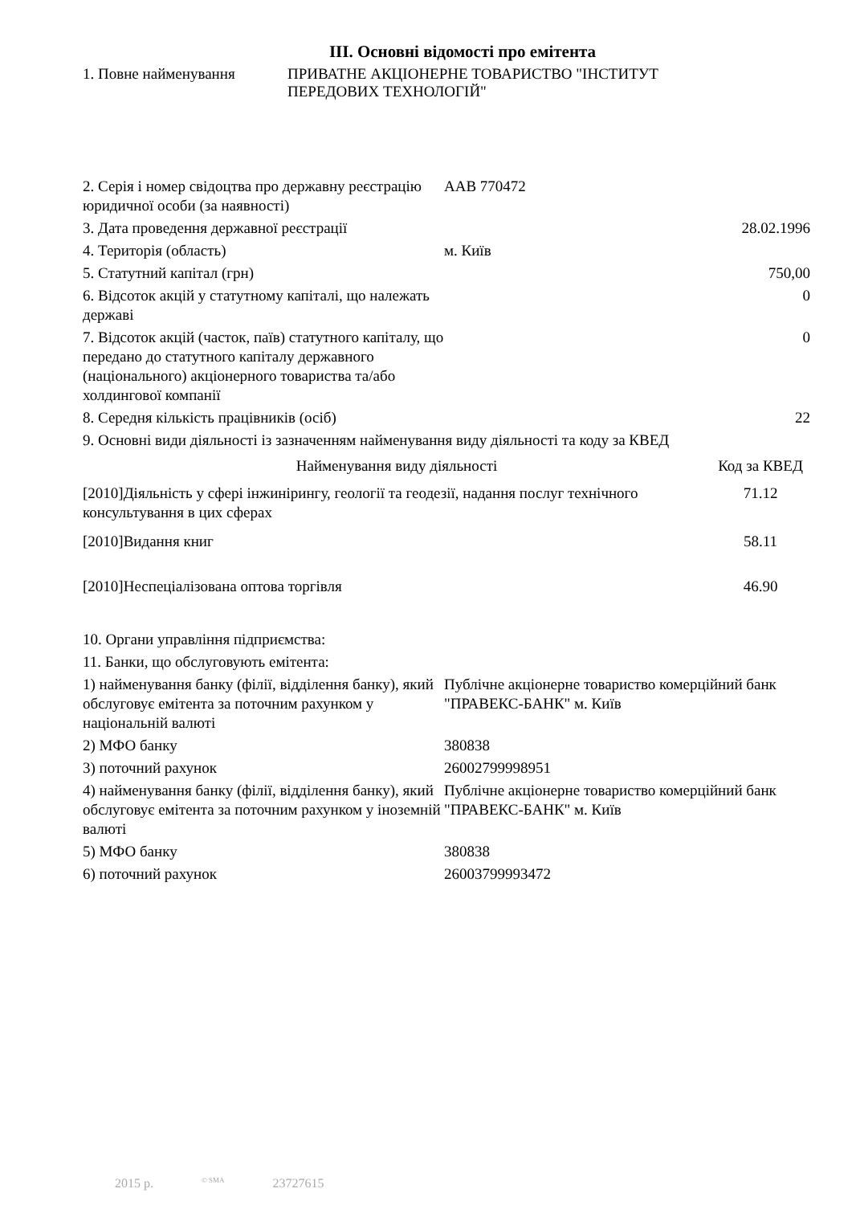III. Основні відомості про емітента
1. Повне найменування ПРИВАТНЕ АКЦІОНЕРНЕ ТОВАРИСТВО "ІНСТИТУТ
ПЕРЕДОВИХ ТЕХНОЛОГІЙ"
| 2. Серія і номер свідоцтва про державну реєстрацію юридичної особи (за наявності) | ААВ 770472 | |
| 3. Дата проведення державної реєстрації | | 28.02.1996 |
| 4. Територія (область) | м. Київ | |
| 5. Статутний капітал (грн) | | 750,00 |
| 6. Відсоток акцій у статутному капіталі, що належать державі | | 0 |
| 7. Відсоток акцій (часток, паїв) статутного капіталу, що передано до статутного капіталу державного (національного) акціонерного товариства та/або холдингової компанії | | 0 |
| 8. Середня кількість працівників (осіб) | | 22 |
| 9. Основні види діяльності із зазначенням найменування виду діяльності та коду за КВЕД | | |
| Найменування виду діяльності | Код за КВЕД |
| --- | --- |
| [2010]Діяльність у сфері інжинірингу, геології та геодезії, надання послуг технічного консультування в цих сферах | 71.12 |
| [2010]Видання книг | 58.11 |
| [2010]Неспеціалізована оптова торгівля | 46.90 |
| 10. Органи управління підприємства: | |
| 11. Банки, що обслуговують емітента: | |
| 1) найменування банку (філії, відділення банку), який обслуговує емітента за поточним рахунком у національній валюті | Публічне акціонерне товариство комерційний банк "ПРАВЕКС-БАНК" м. Київ |
| 2) МФО банку | 380838 |
| 3) поточний рахунок | 26002799998951 |
| 4) найменування банку (філії, відділення банку), який обслуговує емітента за поточним рахунком у іноземній валюті | Публічне акціонерне товариство комерційний банк "ПРАВЕКС-БАНК" м. Київ |
| 5) МФО банку | 380838 |
| 6) поточний рахунок | 26003799993472 |
2015 р.<sup>© SMA</sup> 23727615